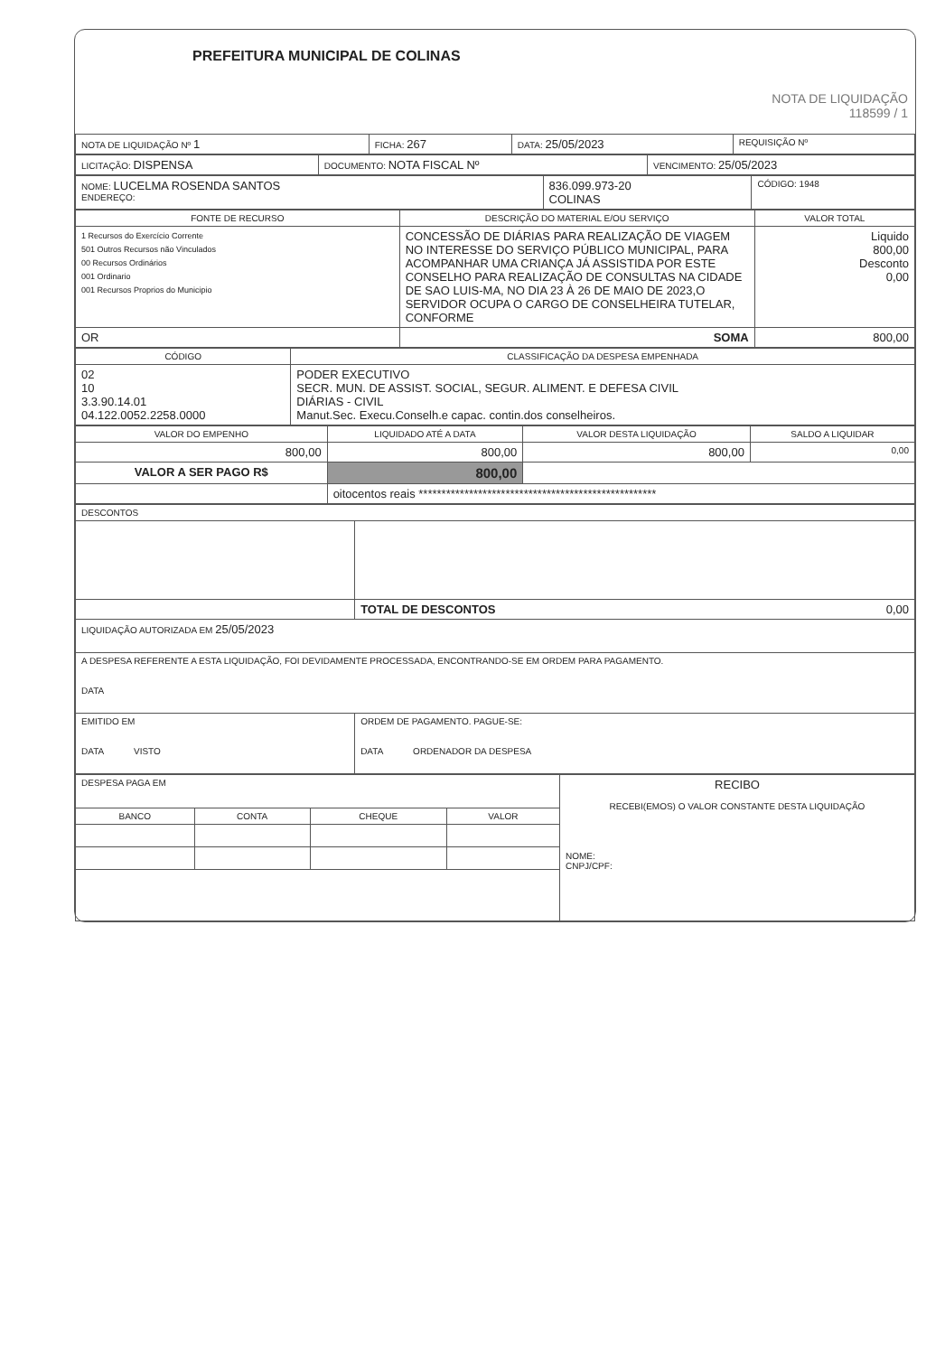PREFEITURA MUNICIPAL DE COLINAS
NOTA DE LIQUIDAÇÃO
118599 / 1
| NOTA DE LIQUIDAÇÃO Nº 1 | FICHA: 267 | DATA: 25/05/2023 | REQUISIÇÃO Nº |
| LICITAÇÃO: DISPENSA | DOCUMENTO: NOTA FISCAL Nº | VENCIMENTO: 25/05/2023 |
| NOME: LUCELMA ROSENDA SANTOS ENDEREÇO: | 836.099.973-20 COLINAS | CÓDIGO: 1948 |
| FONTE DE RECURSO | DESCRIÇÃO DO MATERIAL E/OU SERVIÇO | VALOR TOTAL |
| --- | --- | --- |
| 1 Recursos do Exercício Corrente 501 Outros Recursos não Vinculados 00 Recursos Ordinários 001 Ordinario 001 Recursos Proprios do Municipio | CONCESSÃO DE DIÁRIAS PARA REALIZAÇÃO DE VIAGEM NO INTERESSE DO SERVIÇO PÚBLICO MUNICIPAL, PARA ACOMPANHAR UMA CRIANÇA JÁ ASSISTIDA POR ESTE CONSELHO PARA REALIZAÇÃO DE CONSULTAS NA CIDADE DE SAO LUIS-MA, NO DIA 23 À 26 DE MAIO DE 2023,O SERVIDOR OCUPA O CARGO DE CONSELHEIRA TUTELAR, CONFORME | Liquido 800,00 Desconto 0,00 |
| OR | SOMA | 800,00 |
| CÓDIGO | CLASSIFICAÇÃO DA DESPESA EMPENHADA |
| --- | --- |
| 02 10 3.3.90.14.01 04.122.0052.2258.0000 | PODER EXECUTIVO SECR. MUN. DE ASSIST. SOCIAL, SEGUR. ALIMENT. E DEFESA CIVIL DIÁRIAS - CIVIL Manut.Sec. Execu.Conselh.e capac. contin.dos conselheiros. |
| VALOR DO EMPENHO | LIQUIDADO ATÉ A DATA | VALOR DESTA LIQUIDAÇÃO | SALDO A LIQUIDAR |
| --- | --- | --- | --- |
| 800,00 | 800,00 | 800,00 | 0,00 |
| VALOR A SER PAGO R$ | 800,00 | | |
| | oitocentos reais **************************************************** | | |
| DESCONTOS | |
| | TOTAL DE DESCONTOS 0,00 |
| LIQUIDAÇÃO AUTORIZADA EM 25/05/2023 | |
| A DESPESA REFERENTE A ESTA LIQUIDAÇÃO, FOI DEVIDAMENTE PROCESSADA, ENCONTRANDO-SE EM ORDEM PARA PAGAMENTO. DATA | |
| EMITIDO EM DATA VISTO | ORDEM DE PAGAMENTO. PAGUE-SE: DATA ORDENADOR DA DESPESA |
| DESPESA PAGA EM | | | | RECIBO RECEBI(EMOS) O VALOR CONSTANTE DESTA LIQUIDAÇÃO NOME: CNPJ/CPF: |
| BANCO | CONTA | CHEQUE | VALOR | |